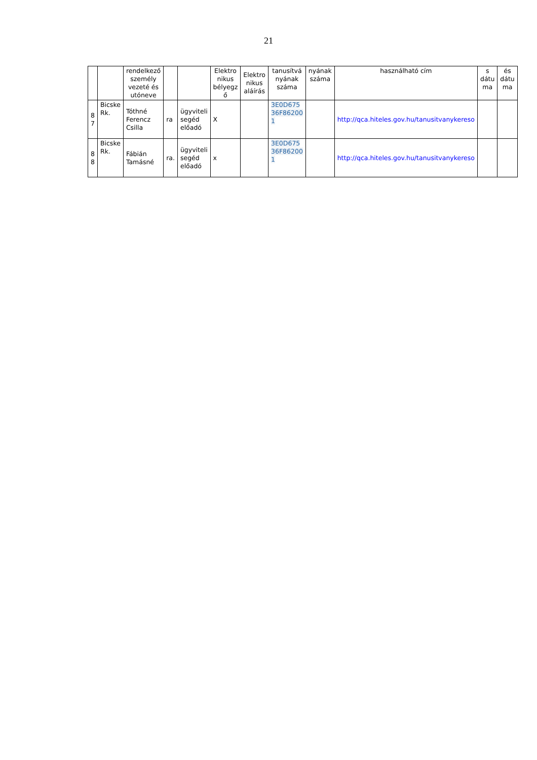21
| | | rendelkező személy vezeté és utóneve | | | Elektro nikus bélyegz ő | Elektro nikus aláírás | tanusítvá nyának száma | nyának száma | használható cím | s dátu ma | és dátu ma |
| 8 7 | Bicske Rk. | Tóthné Ferencz Csilla | ra | ügyviteli segéd előadó | X | | 3E0D675 36F86200 1 | | http://qca.hiteles.gov.hu/tanusitvanykereso | | |
| 8 8 | Bicske Rk. | Fábián Tamásné | ra. | ügyviteli segéd előadó | x | | 3E0D675 36F86200 1 | | http://qca.hiteles.gov.hu/tanusitvanykereso | | |